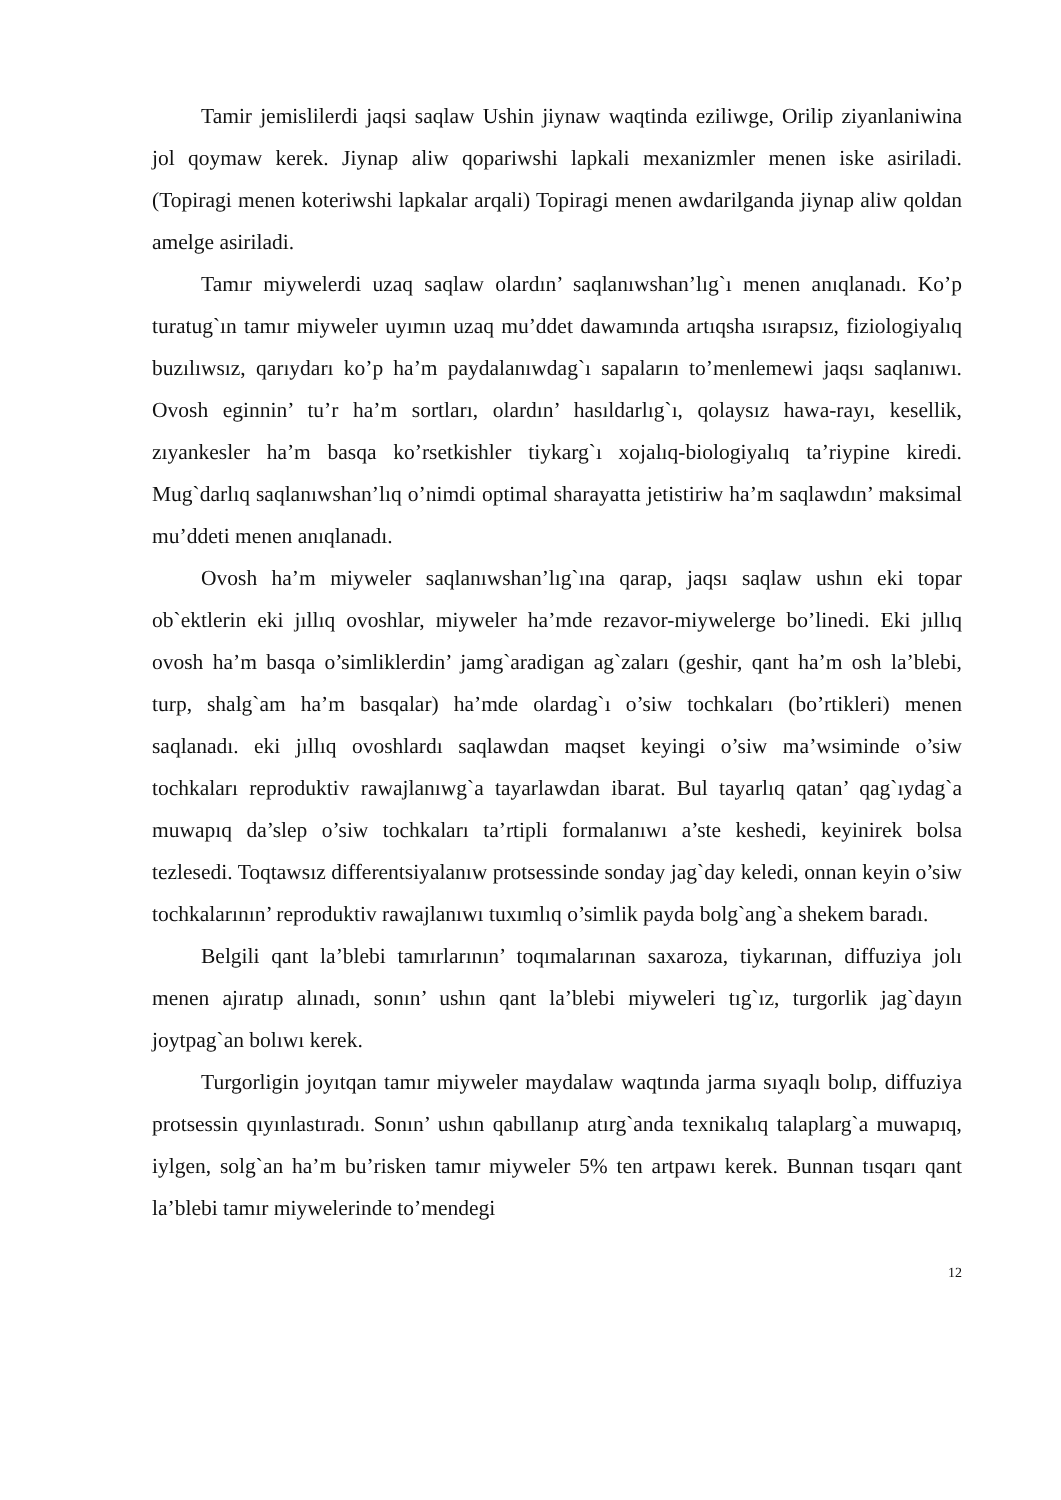Tamir jemislilerdi jaqsi saqlaw Ushin jiynaw waqtinda eziliwge, Orilip ziyanlaniwina jol qoymaw kerek. Jiynap aliw qopariwshi lapkali mexanizmler menen iske asiriladi. (Topiragi menen koteriwshi lapkalar arqali) Topiragi menen awdarilganda jiynap aliw qoldan amelge asiriladi.
Tamır miywelerdi uzaq saqlaw olardın’ saqlanıwshan’lıg`ı menen anıqlanadı. Ko’p turatug`ın tamır miyweler uyımın uzaq mu’ddet dawamında artıqsha ısırapsız, fiziologiyalıq buzılıwsız, qarıydarı ko’p ha’m paydalanıwdag`ı sapaların to’menlemewi jaqsı saqlanıwı. Ovosh eginnin’ tu’r ha’m sortları, olardın’ hasıldarlıg`ı, qolaysız hawa-rayı, kesellik, zıyankesler ha’m basqa ko’rsetkishler tiykarg`ı xojalıq-biologiyalıq ta’riypine kiredi. Mug`darlıq saqlanıwshan’lıq o’nimdi optimal sharayatta jetistiriw ha’m saqlawdın’ maksimal mu’ddeti menen anıqlanadı.
Ovosh ha’m miyweler saqlanıwshan’lıg`ına qarap, jaqsı saqlaw ushın eki topar ob`ektlerin eki jıllıq ovoshlar, miyweler ha’mde rezavor-miywelerge bo’linedi. Eki jıllıq ovosh ha’m basqa o’simliklerdin’ jamg`aradigan ag`zaları (geshir, qant ha’m osh la’blebi, turp, shalg`am ha’m basqalar) ha’mde olardag`ı o’siw tochkaları (bo’rtikleri) menen saqlanadı. eki jıllıq ovoshlardı saqlawdan maqset keyingi o’siw ma’wsiminde o’siw tochkaları reproduktiv rawajlanıwg`a tayarlawdan ibarat. Bul tayarlıq qatan’ qag`ıydag`a muwapıq da’slep o’siw tochkaları ta’rtipli formalanıwı a’ste keshedi, keyinirek bolsa tezlesedi. Toqtawsız differentsiyalanıw protsessinde sonday jag`day keledi, onnan keyin o’siw tochkalarının’ reproduktiv rawajlanıwı tuxımlıq o’simlik payda bolg`ang`a shekem baradı.
Belgili qant la’blebi tamırlarının’ toqımalarınan saxaroza, tiykarınan, diffuziya jolı menen ajıratıp alınadı, sonın’ ushın qant la’blebi miyweleri tıg`ız, turgorlik jag`dayın joytpag`an bolıwı kerek.
Turgorligin joyıtqan tamır miyweler maydalaw waqtında jarma sıyaqlı bolıp, diffuziya protsessin qıyınlastıradı. Sonın’ ushın qabıllanıp atırg`anda texnikalıq talaplarg`a muwapıq, iylgen, solg`an ha’m bu’risken tamır miyweler 5% ten artpawı kerek. Bunnan tısqarı qant la’blebi tamır miywelerinde to’mendegi
12